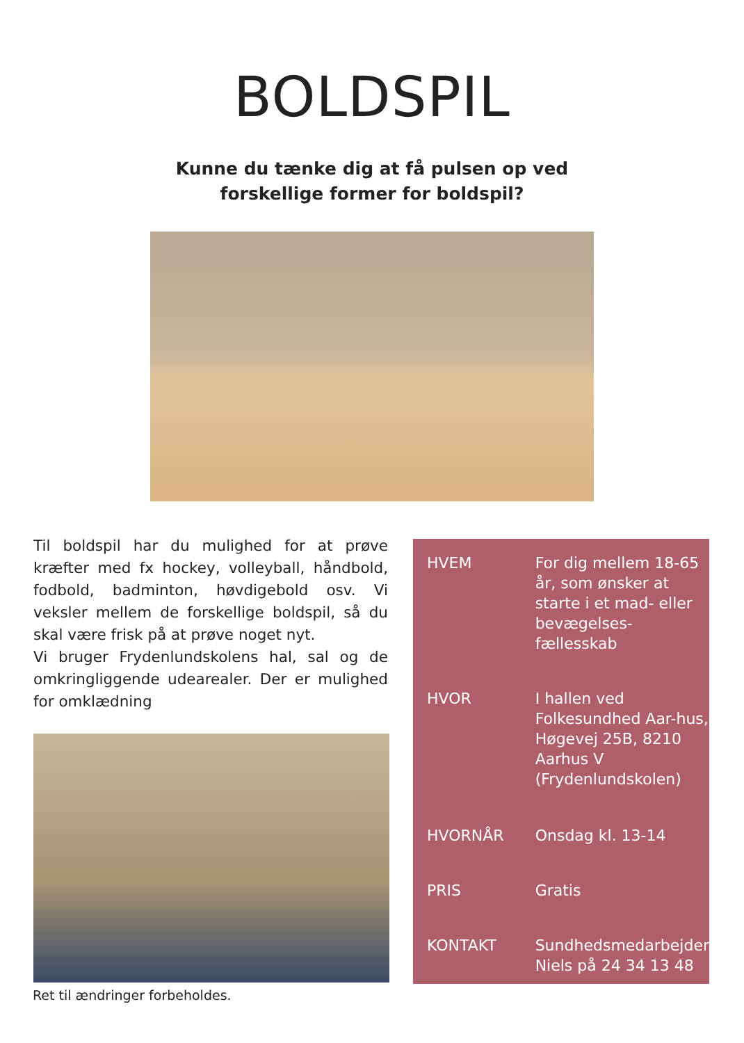BOLDSPIL
Kunne du tænke dig at få pulsen op ved
forskellige former for boldspil?
Til boldspil har du mulighed for at prøve kræfter med fx hockey, volleyball, håndbold, fodbold, badminton, høvdigebold osv. Vi veksler mellem de forskellige boldspil, så du skal være frisk på at prøve noget nyt.
Vi bruger Frydenlundskolens hal, sal og de omkringliggende udearealer. Der er mulighed for omklædning
| HVEM | For dig mellem 18-65 år, som ønsker at starte i et mad- eller bevægelses-fællesskab |
| HVOR | I hallen ved Folkesundhed Aar-hus, Høgevej 25B, 8210 Aarhus V (Frydenlundskolen) |
| HVORNÅR | Onsdag kl. 13-14 |
| PRIS | Gratis |
| KONTAKT | Sundhedsmedarbejder Niels på 24 34 13 48 |
Ret til ændringer forbeholdes.